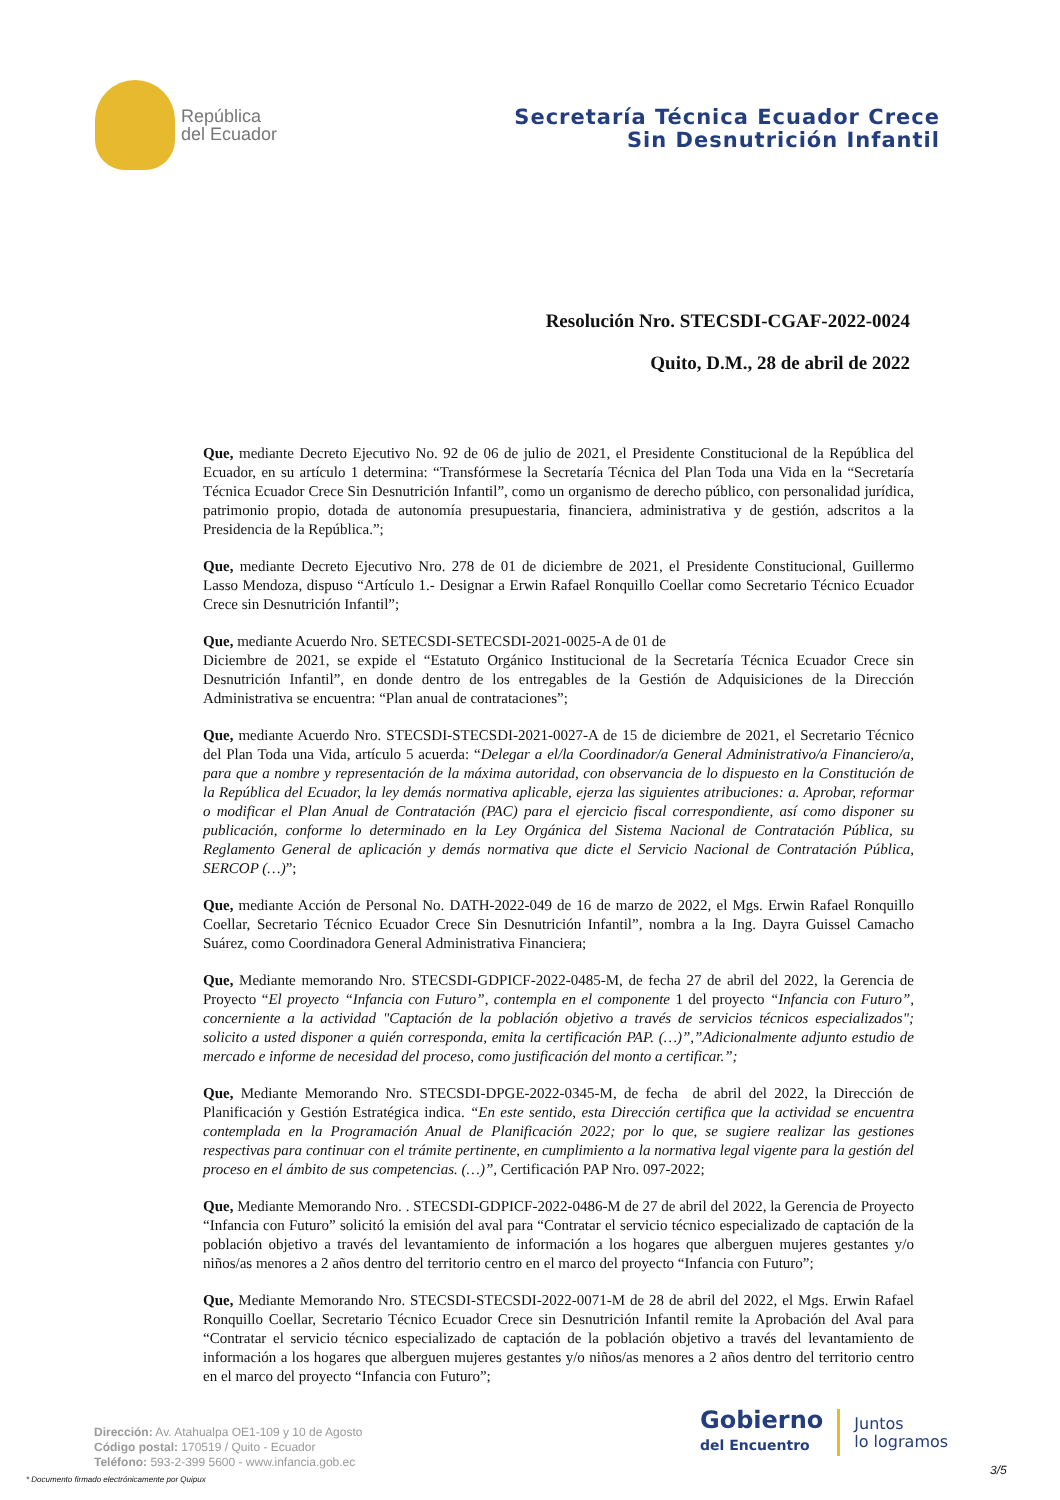República
del Ecuador
Secretaría Técnica Ecuador Crece
Sin Desnutrición Infantil
Resolución Nro. STECSDI-CGAF-2022-0024
Quito, D.M., 28 de abril de 2022
Que, mediante Decreto Ejecutivo No. 92 de 06 de julio de 2021, el Presidente Constitucional de la República del Ecuador, en su artículo 1 determina: “Transfórmese la Secretaría Técnica del Plan Toda una Vida en la “Secretaría Técnica Ecuador Crece Sin Desnutrición Infantil”, como un organismo de derecho público, con personalidad jurídica, patrimonio propio, dotada de autonomía presupuestaria, financiera, administrativa y de gestión, adscritos a la Presidencia de la República.”;
Que, mediante Decreto Ejecutivo Nro. 278 de 01 de diciembre de 2021, el Presidente Constitucional, Guillermo Lasso Mendoza, dispuso “Artículo 1.- Designar a Erwin Rafael Ronquillo Coellar como Secretario Técnico Ecuador Crece sin Desnutrición Infantil”;
Que, mediante Acuerdo Nro. SETECSDI-SETECSDI-2021-0025-A de 01 de
Diciembre de 2021, se expide el “Estatuto Orgánico Institucional de la Secretaría Técnica Ecuador Crece sin Desnutrición Infantil”, en donde dentro de los entregables de la Gestión de Adquisiciones de la Dirección Administrativa se encuentra: “Plan anual de contrataciones”;
Que, mediante Acuerdo Nro. STECSDI-STECSDI-2021-0027-A de 15 de diciembre de 2021, el Secretario Técnico del Plan Toda una Vida, artículo 5 acuerda: “Delegar a el/la Coordinador/a General Administrativo/a Financiero/a, para que a nombre y representación de la máxima autoridad, con observancia de lo dispuesto en la Constitución de la República del Ecuador, la ley demás normativa aplicable, ejerza las siguientes atribuciones: a. Aprobar, reformar o modificar el Plan Anual de Contratación (PAC) para el ejercicio fiscal correspondiente, así como disponer su publicación, conforme lo determinado en la Ley Orgánica del Sistema Nacional de Contratación Pública, su Reglamento General de aplicación y demás normativa que dicte el Servicio Nacional de Contratación Pública, SERCOP (…)”;
Que, mediante Acción de Personal No. DATH-2022-049 de 16 de marzo de 2022, el Mgs. Erwin Rafael Ronquillo Coellar, Secretario Técnico Ecuador Crece Sin Desnutrición Infantil”, nombra a la Ing. Dayra Guissel Camacho Suárez, como Coordinadora General Administrativa Financiera;
Que, Mediante memorando Nro. STECSDI-GDPICF-2022-0485-M, de fecha 27 de abril del 2022, la Gerencia de Proyecto “El proyecto “Infancia con Futuro”, contempla en el componente 1 del proyecto “Infancia con Futuro”, concerniente a la actividad "Captación de la población objetivo a través de servicios técnicos especializados"; solicito a usted disponer a quién corresponda, emita la certificación PAP. (…)”,”Adicionalmente adjunto estudio de mercado e informe de necesidad del proceso, como justificación del monto a certificar.”;
Que, Mediante Memorando Nro. STECSDI-DPGE-2022-0345-M, de fecha de abril del 2022, la Dirección de Planificación y Gestión Estratégica indica. “En este sentido, esta Dirección certifica que la actividad se encuentra contemplada en la Programación Anual de Planificación 2022; por lo que, se sugiere realizar las gestiones respectivas para continuar con el trámite pertinente, en cumplimiento a la normativa legal vigente para la gestión del proceso en el ámbito de sus competencias. (…)”, Certificación PAP Nro. 097-2022;
Que, Mediante Memorando Nro. . STECSDI-GDPICF-2022-0486-M de 27 de abril del 2022, la Gerencia de Proyecto “Infancia con Futuro” solicitó la emisión del aval para “Contratar el servicio técnico especializado de captación de la población objetivo a través del levantamiento de información a los hogares que alberguen mujeres gestantes y/o niños/as menores a 2 años dentro del territorio centro en el marco del proyecto “Infancia con Futuro”;
Que, Mediante Memorando Nro. STECSDI-STECSDI-2022-0071-M de 28 de abril del 2022, el Mgs. Erwin Rafael Ronquillo Coellar, Secretario Técnico Ecuador Crece sin Desnutrición Infantil remite la Aprobación del Aval para “Contratar el servicio técnico especializado de captación de la población objetivo a través del levantamiento de información a los hogares que alberguen mujeres gestantes y/o niños/as menores a 2 años dentro del territorio centro en el marco del proyecto “Infancia con Futuro”;
Dirección: Av. Atahualpa OE1-109 y 10 de Agosto
Código postal: 170519 / Quito - Ecuador
Teléfono: 593-2-399 5600 - www.infancia.gob.ec
Gobierno
del Encuentro
Juntos
lo logramos
3/5
* Documento firmado electrónicamente por Quipux